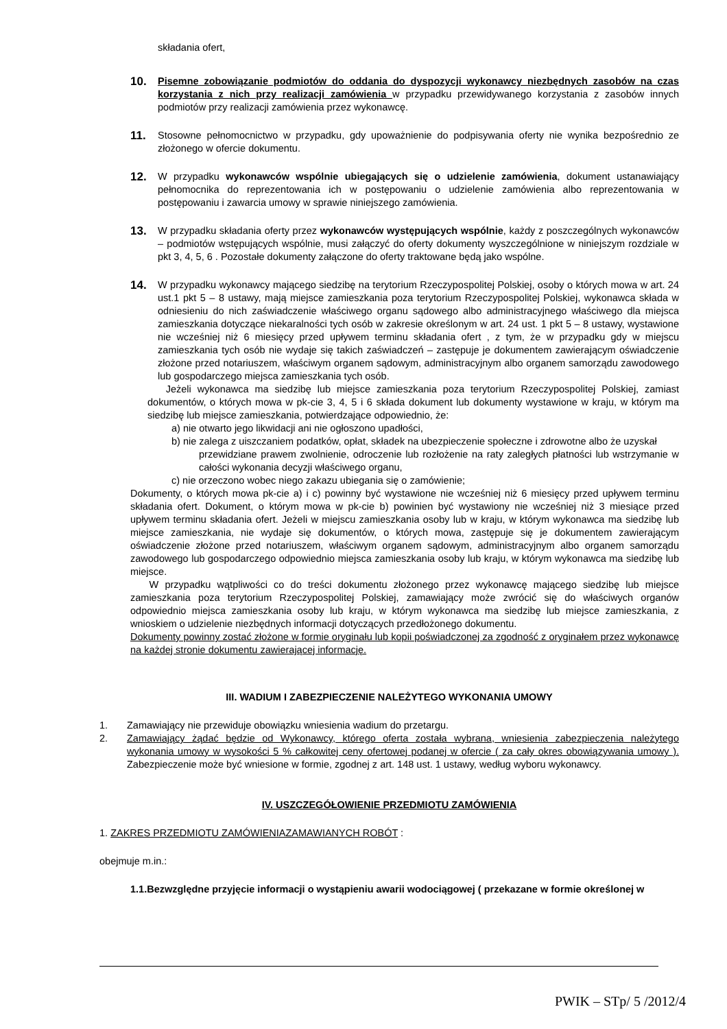składania ofert,
10.
Pisemne zobowiązanie podmiotów do oddania do dyspozycji wykonawcy niezbędnych zasobów na czas korzystania z nich przy realizacji zamówienia w przypadku przewidywanego korzystania z zasobów innych podmiotów przy realizacji zamówienia przez wykonawcę.
11.
Stosowne pełnomocnictwo w przypadku, gdy upoważnienie do podpisywania oferty nie wynika bezpośrednio ze złożonego w ofercie dokumentu.
12.
W przypadku wykonawców wspólnie ubiegających się o udzielenie zamówienia, dokument ustanawiający pełnomocnika do reprezentowania ich w postępowaniu o udzielenie zamówienia albo reprezentowania w postępowaniu i zawarcia umowy w sprawie niniejszego zamówienia.
13.
W przypadku składania oferty przez wykonawców występujących wspólnie, każdy z poszczególnych wykonawców – podmiotów wstępujących wspólnie, musi załączyć do oferty dokumenty wyszczególnione w niniejszym rozdziale w pkt 3, 4, 5, 6 . Pozostałe dokumenty załączone do oferty traktowane będą jako wspólne.
14.
W przypadku wykonawcy mającego siedzibę na terytorium Rzeczypospolitej Polskiej, osoby o których mowa w art. 24 ust.1 pkt 5 – 8 ustawy, mają miejsce zamieszkania poza terytorium Rzeczypospolitej Polskiej, wykonawca składa w odniesieniu do nich zaświadczenie właściwego organu sądowego albo administracyjnego właściwego dla miejsca zamieszkania dotyczące niekaralności tych osób w zakresie określonym w art. 24 ust. 1 pkt 5 – 8 ustawy, wystawione nie wcześniej niż 6 miesięcy przed upływem terminu składania ofert , z tym, że w przypadku gdy w miejscu zamieszkania tych osób nie wydaje się takich zaświadczeń – zastępuje je dokumentem zawierającym oświadczenie złożone przed notariuszem, właściwym organem sądowym, administracyjnym albo organem samorządu zawodowego lub gospodarczego miejsca zamieszkania tych osób.
Jeżeli wykonawca ma siedzibę lub miejsce zamieszkania poza terytorium Rzeczypospolitej Polskiej, zamiast dokumentów, o których mowa w pk-cie 3, 4, 5 i 6 składa dokument lub dokumenty wystawione w kraju, w którym ma siedzibę lub miejsce zamieszkania, potwierdzające odpowiednio, że:
a) nie otwarto jego likwidacji ani nie ogłoszono upadłości,
b) nie zalega z uiszczaniem podatków, opłat, składek na ubezpieczenie społeczne i zdrowotne albo że uzyskał
przewidziane prawem zwolnienie, odroczenie lub rozłożenie na raty zaległych płatności lub wstrzymanie w całości wykonania decyzji właściwego organu,
c) nie orzeczono wobec niego zakazu ubiegania się o zamówienie;
Dokumenty, o których mowa pk-cie a) i c) powinny być wystawione nie wcześniej niż 6 miesięcy przed upływem terminu składania ofert. Dokument, o którym mowa w pk-cie b) powinien być wystawiony nie wcześniej niż 3 miesiące przed upływem terminu składania ofert. Jeżeli w miejscu zamieszkania osoby lub w kraju, w którym wykonawca ma siedzibę lub miejsce zamieszkania, nie wydaje się dokumentów, o których mowa, zastępuje się je dokumentem zawierającym oświadczenie złożone przed notariuszem, właściwym organem sądowym, administracyjnym albo organem samorządu zawodowego lub gospodarczego odpowiednio miejsca zamieszkania osoby lub kraju, w którym wykonawca ma siedzibę lub miejsce.
W przypadku wątpliwości co do treści dokumentu złożonego przez wykonawcę mającego siedzibę lub miejsce zamieszkania poza terytorium Rzeczypospolitej Polskiej, zamawiający może zwrócić się do właściwych organów odpowiednio miejsca zamieszkania osoby lub kraju, w którym wykonawca ma siedzibę lub miejsce zamieszkania, z wnioskiem o udzielenie niezbędnych informacji dotyczących przedłożonego dokumentu.
Dokumenty powinny zostać złożone w formie oryginału lub kopii poświadczonej za zgodność z oryginałem przez wykonawcę na każdej stronie dokumentu zawierającej informację.
III. WADIUM I ZABEZPIECZENIE NALEŻYTEGO WYKONANIA UMOWY
1. Zamawiający nie przewiduje obowiązku wniesienia wadium do przetargu.
2. Zamawiający żądać będzie od Wykonawcy, którego oferta została wybrana, wniesienia zabezpieczenia należytego wykonania umowy w wysokości 5 % całkowitej ceny ofertowej podanej w ofercie ( za cały okres obowiązywania umowy ). Zabezpieczenie może być wniesione w formie, zgodnej z art. 148 ust. 1 ustawy, według wyboru wykonawcy.
IV. USZCZEGÓŁOWIENIE PRZEDMIOTU ZAMÓWIENIA
1. ZAKRES PRZEDMIOTU ZAMÓWIENIAZAMAWIANYCH ROBÓT :
obejmuje m.in.:
1.1.Bezwzględne przyjęcie informacji o wystąpieniu awarii wodociągowej ( przekazane w formie określonej w
PWIK – STp/ 5 /2012/4